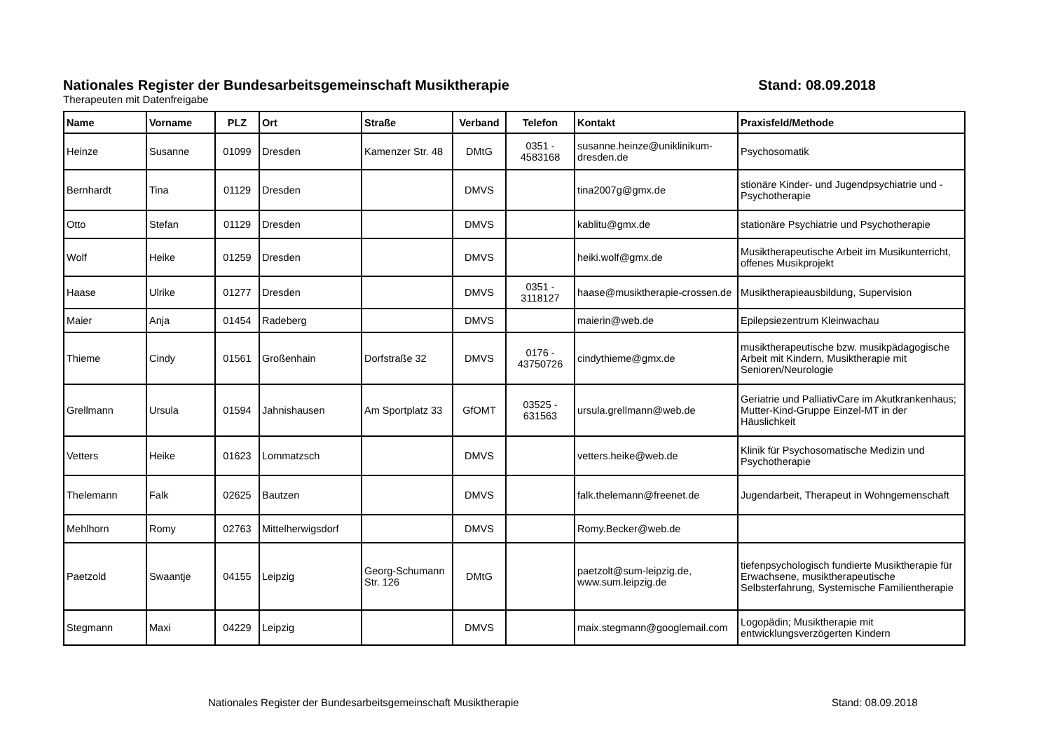Nationales Register der Bundesarbeitsgemeinschaft Musiktherapie Stand: 08.09.2018
Therapeuten mit Datenfreigabe
| Name | Vorname | PLZ | Ort | Straße | Verband | Telefon | Kontakt | Praxisfeld/Methode |
| --- | --- | --- | --- | --- | --- | --- | --- | --- |
| Heinze | Susanne | 01099 | Dresden | Kamenzer Str. 48 | DMtG | 0351 - 4583168 | susanne.heinze@uniklinikum-dresden.de | Psychosomatik |
| Bernhardt | Tina | 01129 | Dresden | | DMVS | | tina2007g@gmx.de | stionäre Kinder- und Jugendpsychiatrie und -Psychotherapie |
| Otto | Stefan | 01129 | Dresden | | DMVS | | kablitu@gmx.de | stationäre Psychiatrie und Psychotherapie |
| Wolf | Heike | 01259 | Dresden | | DMVS | | heiki.wolf@gmx.de | Musiktherapeutische Arbeit im Musikunterricht, offenes Musikprojekt |
| Haase | Ulrike | 01277 | Dresden | | DMVS | 0351 - 3118127 | haase@musiktherapie-crossen.de | Musiktherapieausbildung, Supervision |
| Maier | Anja | 01454 | Radeberg | | DMVS | | maierin@web.de | Epilepsiezentrum Kleinwachau |
| Thieme | Cindy | 01561 | Großenhain | Dorfstraße 32 | DMVS | 0176 - 43750726 | cindythieme@gmx.de | musiktherapeutische bzw. musikpädagogische Arbeit mit Kindern, Musiktherapie mit Senioren/Neurologie |
| Grellmann | Ursula | 01594 | Jahnishausen | Am Sportplatz 33 | GfOMT | 03525 - 631563 | ursula.grellmann@web.de | Geriatrie und PalliativCare im Akutkrankenhaus; Mutter-Kind-Gruppe Einzel-MT in der Häuslichkeit |
| Vetters | Heike | 01623 | Lommatzsch | | DMVS | | vetters.heike@web.de | Klinik für Psychosomatische Medizin und Psychotherapie |
| Thelemann | Falk | 02625 | Bautzen | | DMVS | | falk.thelemann@freenet.de | Jugendarbeit, Therapeut in Wohngemenschaft |
| Mehlhorn | Romy | 02763 | Mittelherwigsdorf | | DMVS | | Romy.Becker@web.de | |
| Paetzold | Swaantje | 04155 | Leipzig | Georg-Schumann Str. 126 | DMtG | | paetzolt@sum-leipzig.de, www.sum.leipzig.de | tiefenpsychologisch fundierte Musiktherapie für Erwachsene, musiktherapeutische Selbsterfahrung, Systemische Familientherapie |
| Stegmann | Maxi | 04229 | Leipzig | | DMVS | | maix.stegmann@googlemail.com | Logopädin; Musiktherapie mit entwicklungsverzögerten Kindern |
Nationales Register der Bundesarbeitsgemeinschaft Musiktherapie Stand: 08.09.2018